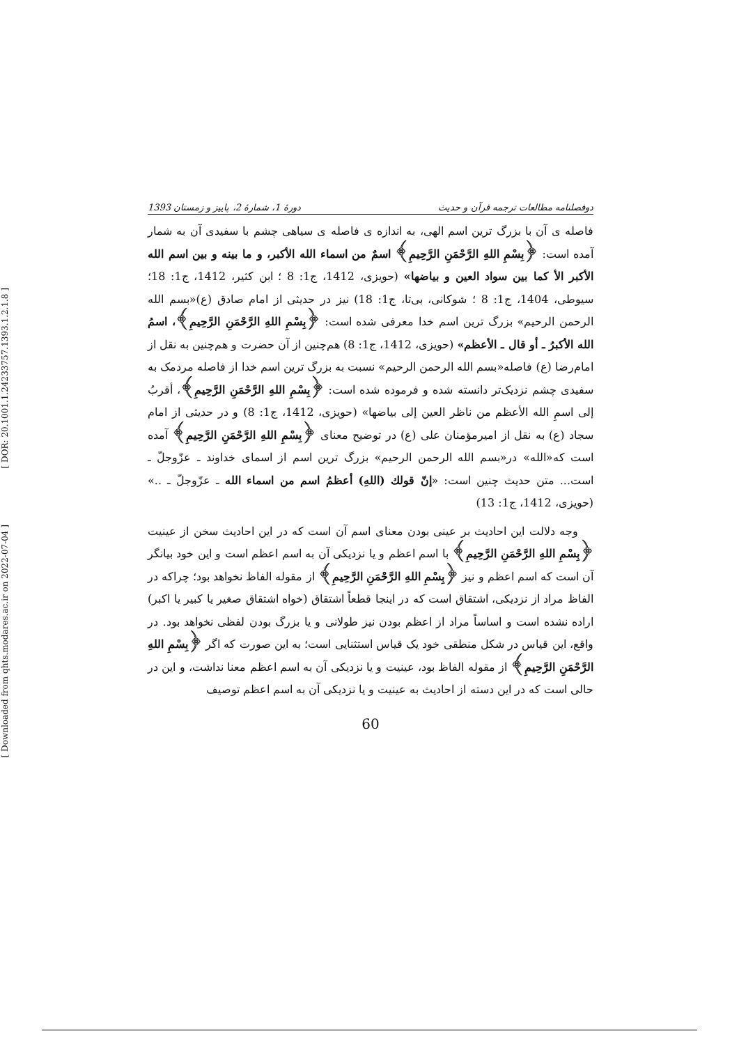[ DOR: 20.1001.1.24233757.1393.1.2.1.8 ]
[ Downloaded from qhts.modares.ac.ir on 2022-07-04 ]
دوفصلنامه مطالعات ترجمه قرآن و حدیث دورهٔ 1، شمارهٔ 2، پاییز و زمستان 1393
فاصله ی آن با بزرگ ترین اسم الهی، به اندازه ی فاصله ی سیاهی چشم با سفیدی آن به شمار آمده است: ﴿بِسْمِ اللهِ الرَّحْمَنِ الرَّحِيمِ﴾ اسمٌ من اسماء الله الأكبر، و ما بينه و بين اسم الله الأكبر الأ كما بين سواد العين و بياضها» (حویزی، 1412، ج1: 8 ؛ ابن کثیر، 1412، ج1: 18؛ سیوطی، 1404، ج1: 8 ؛ شوکانی، بی‌تا، ج1: 18) نیز در حدیثی از امام صادق (ع)«بسم الله الرحمن الرحیم» بزرگ ترین اسم خدا معرفی شده است: ﴿بِسْمِ اللهِ الرَّحْمَنِ الرَّحِيمِ﴾، اسمُ الله الأكبرُ ـ أو قال ـ الأعظم» (حویزی، 1412، ج1: 8) هم‌چنین از آن حضرت و هم‌چنین به نقل از امام‌رضا (ع) فاصله«بسم الله الرحمن الرحیم» نسبت به بزرگ ترین اسم خدا از فاصله مردمک به سفیدی چشم نزدیک‌تر دانسته شده و فرموده شده است: ﴿بِسْمِ اللهِ الرَّحْمَنِ الرَّحِيمِ﴾، أقربُ إلى اسمِ الله الأعظم من ناظر العين إلى بياضها» (حویزی، 1412، ج1: 8) و در حدیثی از امام سجاد (ع) به نقل از امیرمؤمنان علی (ع) در توضیح معنای ﴿بِسْمِ اللهِ الرَّحْمَنِ الرَّحِيمِ﴾ آمده است که«الله» در«بسم الله الرحمن الرحیم» بزرگ ترین اسم از اسمای خداوند ـ عزّوجلّ ـ است... متن حدیث چنین است: «إنّ قولك (اللهِ) أعظمُ اسم من اسماء الله ـ عزّوجلّ ـ ..» (حویزی، 1412، ج1: 13)
وجه دلالت این احادیث بر عینی بودن معنای اسم آن است که در این احادیث سخن از عینیت ﴿بِسْمِ اللهِ الرَّحْمَنِ الرَّحِيمِ﴾ با اسم اعظم و یا نزدیکی آن به اسم اعظم است و این خود بیانگر آن است که اسم اعظم و نیز ﴿بِسْمِ اللهِ الرَّحْمَنِ الرَّحِيمِ﴾ از مقوله الفاظ نخواهد بود؛ چراکه در الفاظ مراد از نزدیکی، اشتقاق است که در اینجا قطعاً اشتقاق (خواه اشتقاق صغیر یا کبیر یا اکبر) اراده نشده است و اساساً مراد از اعظم بودن نیز طولانی و یا بزرگ بودن لفظی نخواهد بود. در واقع، این قیاس در شکل منطقی خود یک قیاس استثنایی است؛ به این صورت که اگر ﴿بِسْمِ اللهِ الرَّحْمَنِ الرَّحِيمِ﴾ از مقوله الفاظ بود، عینیت و یا نزدیکی آن به اسم اعظم معنا نداشت، و این در حالی است که در این دسته از احادیث به عینیت و یا نزدیکی آن به اسم اعظم توصیف
60